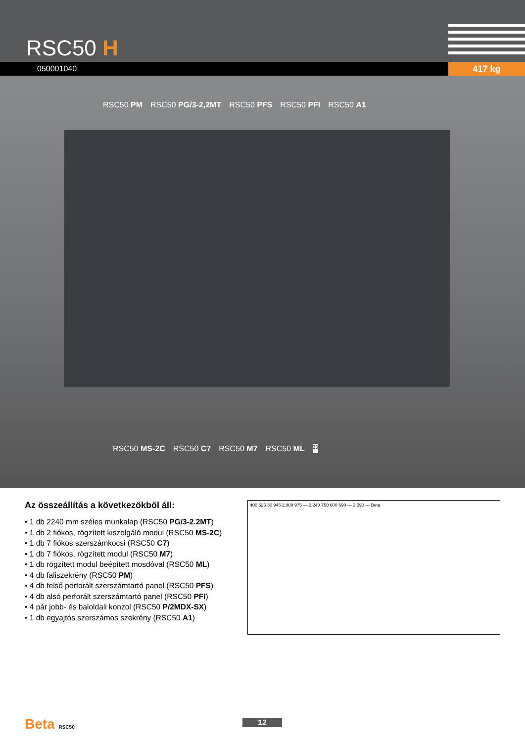RSC50 H
050001040 417 kg
RSC50 PM RSC50 PG/3-2,2MT RSC50 PFS RSC50 PFI RSC50 A1
RSC50 MS-2C RSC50 C7 RSC50 M7 RSC50 ML 35
Az összeállítás a következőkből áll:
• 1 db 2240 mm széles munkalap (RSC50 PG/3-2.2MT)
• 1 db 2 fiókos, rögzített kiszolgáló modul (RSC50 MS-2C)
• 1 db 7 fiókos szerszámkocsi (RSC50 C7)
• 1 db 7 fiókos, rögzített modul (RSC50 M7)
• 1 db rögzített modul beépített mosdóval (RSC50 ML)
• 4 db faliszekrény (RSC50 PM)
• 4 db felső perforált szerszámtartó panel (RSC50 PFS)
• 4 db alsó perforált szerszámtartó panel (RSC50 PFI)
• 4 pár jobb- és baloldali konzol (RSC50 P/2MDX-SX)
• 1 db egyajtós szerszámos szekrény (RSC50 A1)
400 625 30 945 2.000 975 — 2.240 750 600 690 — 3.590 — Beta
Beta RSC50 12